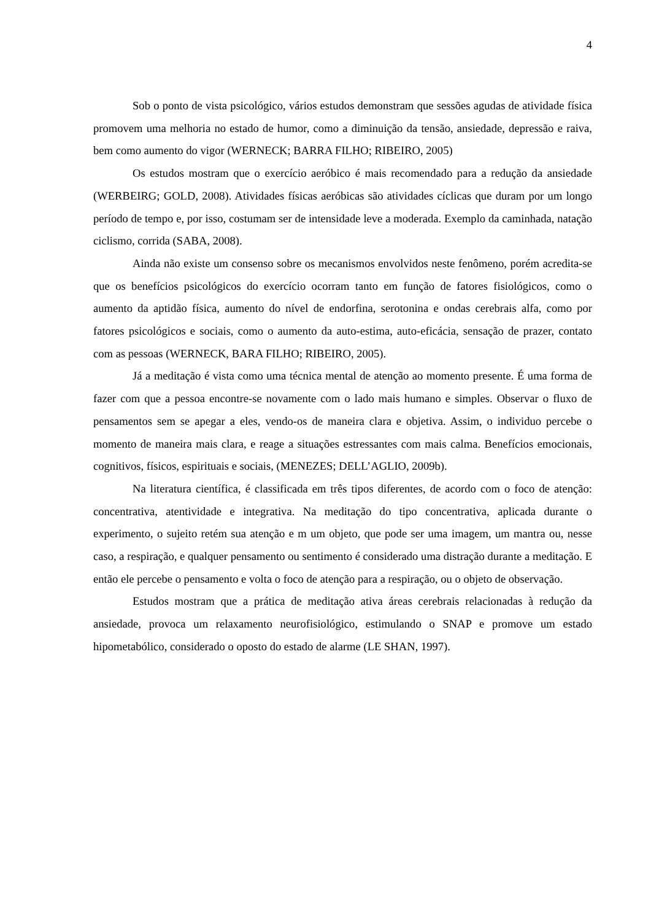4
Sob o ponto de vista psicológico, vários estudos demonstram que sessões agudas de atividade física promovem uma melhoria no estado de humor, como a diminuição da tensão, ansiedade, depressão e raiva, bem como aumento do vigor (WERNECK; BARRA FILHO; RIBEIRO, 2005)
Os estudos mostram que o exercício aeróbico é mais recomendado para a redução da ansiedade (WERBEIRG; GOLD, 2008). Atividades físicas aeróbicas são atividades cíclicas que duram por um longo período de tempo e, por isso, costumam ser de intensidade leve a moderada. Exemplo da caminhada, natação ciclismo, corrida (SABA, 2008).
Ainda não existe um consenso sobre os mecanismos envolvidos neste fenômeno, porém acredita-se que os benefícios psicológicos do exercício ocorram tanto em função de fatores fisiológicos, como o aumento da aptidão física, aumento do nível de endorfina, serotonina e ondas cerebrais alfa, como por fatores psicológicos e sociais, como o aumento da auto-estima, auto-eficácia, sensação de prazer, contato com as pessoas (WERNECK, BARA FILHO; RIBEIRO, 2005).
Já a meditação é vista como uma técnica mental de atenção ao momento presente. É uma forma de fazer com que a pessoa encontre-se novamente com o lado mais humano e simples. Observar o fluxo de pensamentos sem se apegar a eles, vendo-os de maneira clara e objetiva. Assim, o individuo percebe o momento de maneira mais clara, e reage a situações estressantes com mais calma. Benefícios emocionais, cognitivos, físicos, espirituais e sociais, (MENEZES; DELL’AGLIO, 2009b).
Na literatura científica, é classificada em três tipos diferentes, de acordo com o foco de atenção: concentrativa, atentividade e integrativa. Na meditação do tipo concentrativa, aplicada durante o experimento, o sujeito retém sua atenção e m um objeto, que pode ser uma imagem, um mantra ou, nesse caso, a respiração, e qualquer pensamento ou sentimento é considerado uma distração durante a meditação. E então ele percebe o pensamento e volta o foco de atenção para a respiração, ou o objeto de observação.
Estudos mostram que a prática de meditação ativa áreas cerebrais relacionadas à redução da ansiedade, provoca um relaxamento neurofisiológico, estimulando o SNAP e promove um estado hipometabólico, considerado o oposto do estado de alarme (LE SHAN, 1997).